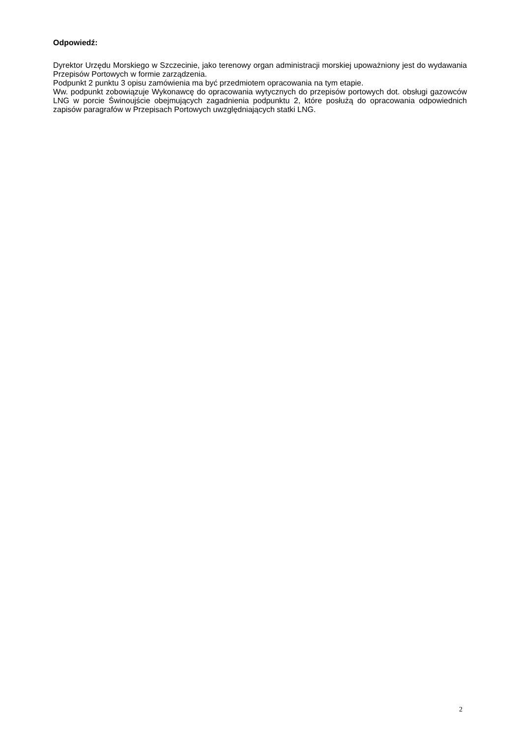Odpowiedź:
Dyrektor Urzędu Morskiego w Szczecinie, jako terenowy organ administracji morskiej upoważniony jest do wydawania Przepisów Portowych w formie zarządzenia.
Podpunkt 2 punktu 3 opisu zamówienia ma być przedmiotem opracowania na tym etapie.
Ww. podpunkt zobowiązuje Wykonawcę do opracowania wytycznych do przepisów portowych dot. obsługi gazowców LNG w porcie Świnoujście obejmujących zagadnienia podpunktu 2, które posłużą do opracowania odpowiednich zapisów paragrafów w Przepisach Portowych uwzględniających statki LNG.
2